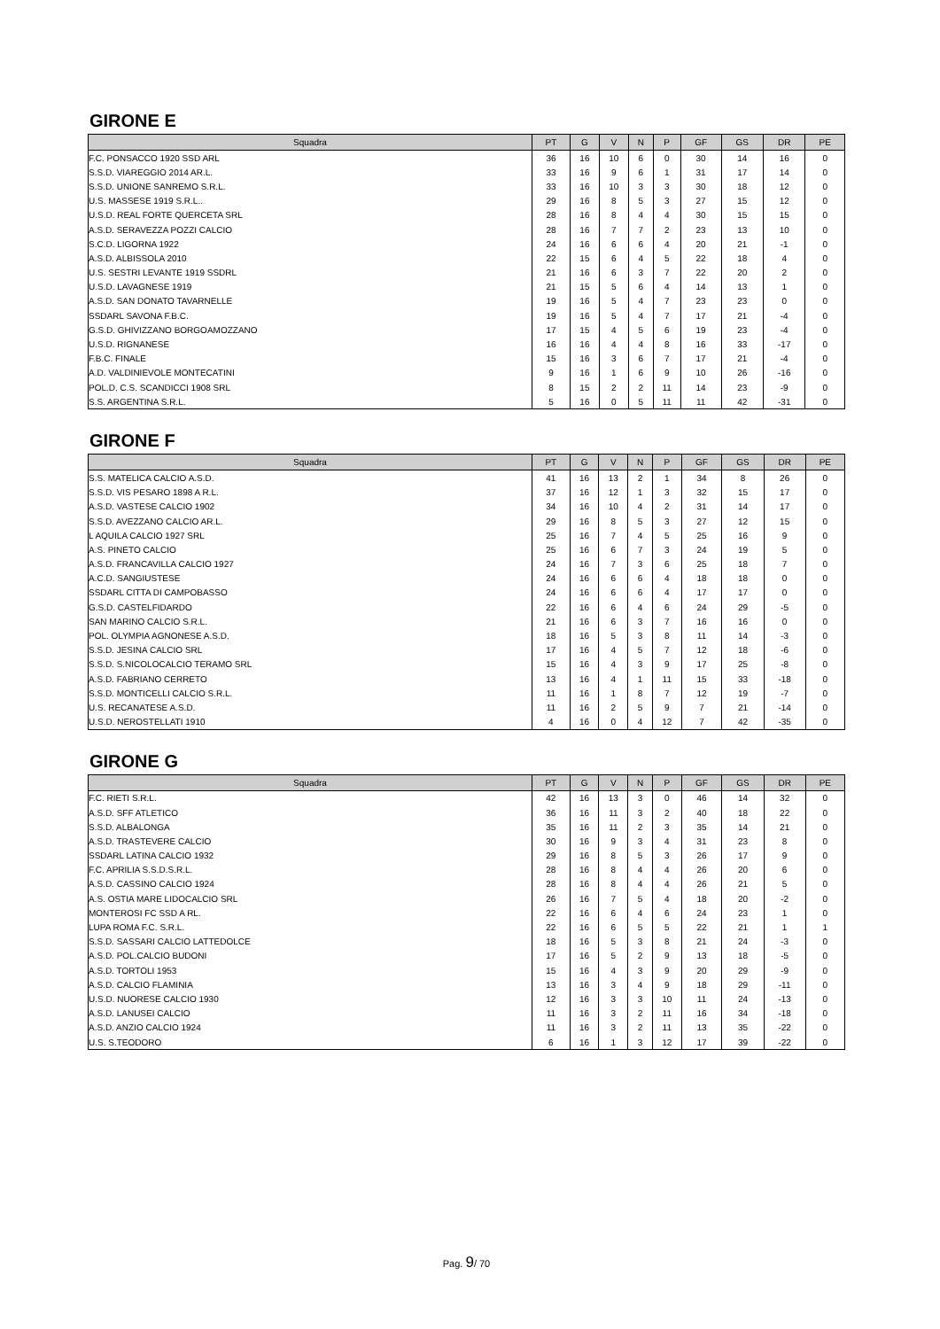GIRONE E
| Squadra | PT | G | V | N | P | GF | GS | DR | PE |
| --- | --- | --- | --- | --- | --- | --- | --- | --- | --- |
| F.C. PONSACCO 1920 SSD ARL | 36 | 16 | 10 | 6 | 0 | 30 | 14 | 16 | 0 |
| S.S.D. VIAREGGIO 2014 AR.L. | 33 | 16 | 9 | 6 | 1 | 31 | 17 | 14 | 0 |
| S.S.D. UNIONE SANREMO S.R.L. | 33 | 16 | 10 | 3 | 3 | 30 | 18 | 12 | 0 |
| U.S. MASSESE 1919 S.R.L.. | 29 | 16 | 8 | 5 | 3 | 27 | 15 | 12 | 0 |
| U.S.D. REAL FORTE QUERCETA SRL | 28 | 16 | 8 | 4 | 4 | 30 | 15 | 15 | 0 |
| A.S.D. SERAVEZZA POZZI CALCIO | 28 | 16 | 7 | 7 | 2 | 23 | 13 | 10 | 0 |
| S.C.D. LIGORNA 1922 | 24 | 16 | 6 | 6 | 4 | 20 | 21 | -1 | 0 |
| A.S.D. ALBISSOLA 2010 | 22 | 15 | 6 | 4 | 5 | 22 | 18 | 4 | 0 |
| U.S. SESTRI LEVANTE 1919 SSDRL | 21 | 16 | 6 | 3 | 7 | 22 | 20 | 2 | 0 |
| U.S.D. LAVAGNESE 1919 | 21 | 15 | 5 | 6 | 4 | 14 | 13 | 1 | 0 |
| A.S.D. SAN DONATO TAVARNELLE | 19 | 16 | 5 | 4 | 7 | 23 | 23 | 0 | 0 |
| SSDARL SAVONA F.B.C. | 19 | 16 | 5 | 4 | 7 | 17 | 21 | -4 | 0 |
| G.S.D. GHIVIZZANO BORGOAMOZZANO | 17 | 15 | 4 | 5 | 6 | 19 | 23 | -4 | 0 |
| U.S.D. RIGNANESE | 16 | 16 | 4 | 4 | 8 | 16 | 33 | -17 | 0 |
| F.B.C. FINALE | 15 | 16 | 3 | 6 | 7 | 17 | 21 | -4 | 0 |
| A.D. VALDINIEVOLE MONTECATINI | 9 | 16 | 1 | 6 | 9 | 10 | 26 | -16 | 0 |
| POL.D. C.S. SCANDICCI 1908 SRL | 8 | 15 | 2 | 2 | 11 | 14 | 23 | -9 | 0 |
| S.S. ARGENTINA S.R.L. | 5 | 16 | 0 | 5 | 11 | 11 | 42 | -31 | 0 |
GIRONE F
| Squadra | PT | G | V | N | P | GF | GS | DR | PE |
| --- | --- | --- | --- | --- | --- | --- | --- | --- | --- |
| S.S. MATELICA CALCIO A.S.D. | 41 | 16 | 13 | 2 | 1 | 34 | 8 | 26 | 0 |
| S.S.D. VIS PESARO 1898 A R.L. | 37 | 16 | 12 | 1 | 3 | 32 | 15 | 17 | 0 |
| A.S.D. VASTESE CALCIO 1902 | 34 | 16 | 10 | 4 | 2 | 31 | 14 | 17 | 0 |
| S.S.D. AVEZZANO CALCIO AR.L. | 29 | 16 | 8 | 5 | 3 | 27 | 12 | 15 | 0 |
| L AQUILA CALCIO 1927 SRL | 25 | 16 | 7 | 4 | 5 | 25 | 16 | 9 | 0 |
| A.S. PINETO CALCIO | 25 | 16 | 6 | 7 | 3 | 24 | 19 | 5 | 0 |
| A.S.D. FRANCAVILLA CALCIO 1927 | 24 | 16 | 7 | 3 | 6 | 25 | 18 | 7 | 0 |
| A.C.D. SANGIUSTESE | 24 | 16 | 6 | 6 | 4 | 18 | 18 | 0 | 0 |
| SSDARL CITTA DI CAMPOBASSO | 24 | 16 | 6 | 6 | 4 | 17 | 17 | 0 | 0 |
| G.S.D. CASTELFIDARDO | 22 | 16 | 6 | 4 | 6 | 24 | 29 | -5 | 0 |
| SAN MARINO CALCIO S.R.L. | 21 | 16 | 6 | 3 | 7 | 16 | 16 | 0 | 0 |
| POL. OLYMPIA AGNONESE A.S.D. | 18 | 16 | 5 | 3 | 8 | 11 | 14 | -3 | 0 |
| S.S.D. JESINA CALCIO SRL | 17 | 16 | 4 | 5 | 7 | 12 | 18 | -6 | 0 |
| S.S.D. S.NICOLOCALCIO TERAMO SRL | 15 | 16 | 4 | 3 | 9 | 17 | 25 | -8 | 0 |
| A.S.D. FABRIANO CERRETO | 13 | 16 | 4 | 1 | 11 | 15 | 33 | -18 | 0 |
| S.S.D. MONTICELLI CALCIO S.R.L. | 11 | 16 | 1 | 8 | 7 | 12 | 19 | -7 | 0 |
| U.S. RECANATESE A.S.D. | 11 | 16 | 2 | 5 | 9 | 7 | 21 | -14 | 0 |
| U.S.D. NEROSTELLATI 1910 | 4 | 16 | 0 | 4 | 12 | 7 | 42 | -35 | 0 |
GIRONE G
| Squadra | PT | G | V | N | P | GF | GS | DR | PE |
| --- | --- | --- | --- | --- | --- | --- | --- | --- | --- |
| F.C. RIETI S.R.L. | 42 | 16 | 13 | 3 | 0 | 46 | 14 | 32 | 0 |
| A.S.D. SFF ATLETICO | 36 | 16 | 11 | 3 | 2 | 40 | 18 | 22 | 0 |
| S.S.D. ALBALONGA | 35 | 16 | 11 | 2 | 3 | 35 | 14 | 21 | 0 |
| A.S.D. TRASTEVERE CALCIO | 30 | 16 | 9 | 3 | 4 | 31 | 23 | 8 | 0 |
| SSDARL LATINA CALCIO 1932 | 29 | 16 | 8 | 5 | 3 | 26 | 17 | 9 | 0 |
| F.C. APRILIA S.S.D.S.R.L. | 28 | 16 | 8 | 4 | 4 | 26 | 20 | 6 | 0 |
| A.S.D. CASSINO CALCIO 1924 | 28 | 16 | 8 | 4 | 4 | 26 | 21 | 5 | 0 |
| A.S. OSTIA MARE LIDOCALCIO SRL | 26 | 16 | 7 | 5 | 4 | 18 | 20 | -2 | 0 |
| MONTEROSI FC SSD A RL. | 22 | 16 | 6 | 4 | 6 | 24 | 23 | 1 | 0 |
| LUPA ROMA F.C. S.R.L. | 22 | 16 | 6 | 5 | 5 | 22 | 21 | 1 | 1 |
| S.S.D. SASSARI CALCIO LATTEDOLCE | 18 | 16 | 5 | 3 | 8 | 21 | 24 | -3 | 0 |
| A.S.D. POL.CALCIO BUDONI | 17 | 16 | 5 | 2 | 9 | 13 | 18 | -5 | 0 |
| A.S.D. TORTOLI 1953 | 15 | 16 | 4 | 3 | 9 | 20 | 29 | -9 | 0 |
| A.S.D. CALCIO FLAMINIA | 13 | 16 | 3 | 4 | 9 | 18 | 29 | -11 | 0 |
| U.S.D. NUORESE CALCIO 1930 | 12 | 16 | 3 | 3 | 10 | 11 | 24 | -13 | 0 |
| A.S.D. LANUSEI CALCIO | 11 | 16 | 3 | 2 | 11 | 16 | 34 | -18 | 0 |
| A.S.D. ANZIO CALCIO 1924 | 11 | 16 | 3 | 2 | 11 | 13 | 35 | -22 | 0 |
| U.S. S.TEODORO | 6 | 16 | 1 | 3 | 12 | 17 | 39 | -22 | 0 |
Pag. 9/ 70